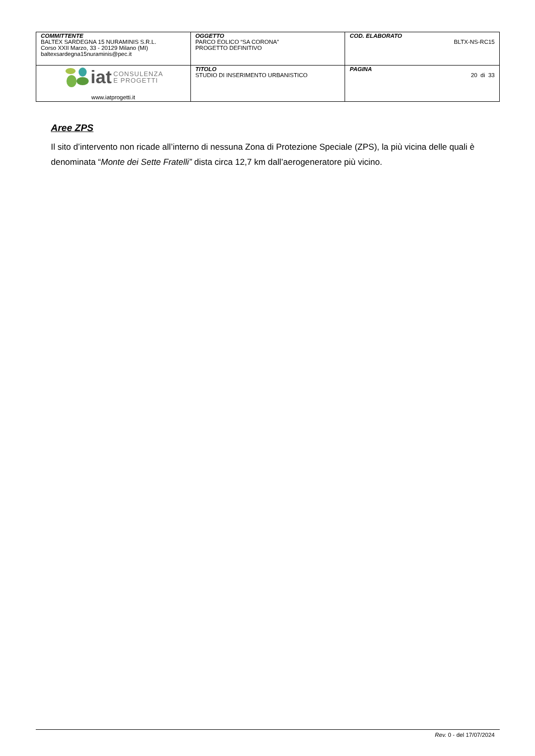| COMMITTENTE BALTEX SARDEGNA 15 NURAMINIS S.R.L. Corso XXII Marzo, 33 - 20129 Milano (MI) baltexsardegna15nuraminis@pec.it | OGGETTO PARCO EOLICO “SA CORONA” PROGETTO DEFINITIVO | COD. ELABORATO BLTX-NS-RC15 |
| iat CONSULENZA E PROGETTI www.iatprogetti.it | TITOLO STUDIO DI INSERIMENTO URBANISTICO | PAGINA 20 di 33 |
Aree ZPS
Il sito d’intervento non ricade all’interno di nessuna Zona di Protezione Speciale (ZPS), la più vicina delle quali è denominata “Monte dei Sette Fratelli” dista circa 12,7 km dall’aerogeneratore più vicino.
Rev. 0 - del 17/07/2024